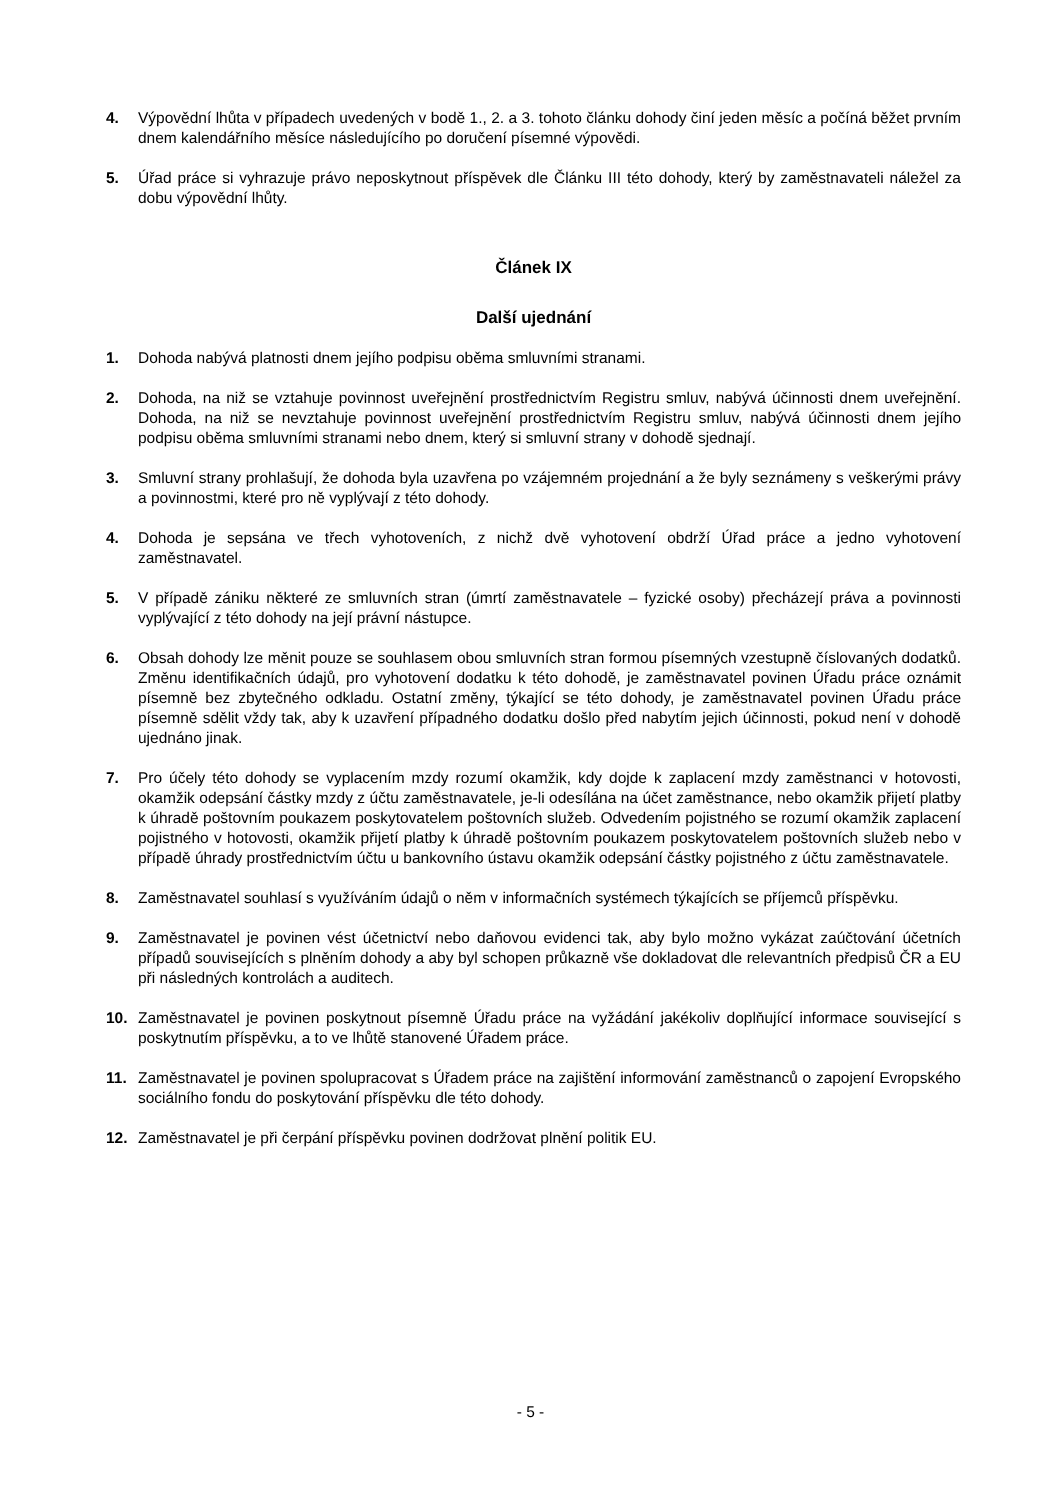4. Výpovědní lhůta v případech uvedených v bodě 1., 2. a 3. tohoto článku dohody činí jeden měsíc a počíná běžet prvním dnem kalendářního měsíce následujícího po doručení písemné výpovědi.
5. Úřad práce si vyhrazuje právo neposkytnout příspěvek dle Článku III této dohody, který by zaměstnavateli náležel za dobu výpovědní lhůty.
Článek IX
Další ujednání
1. Dohoda nabývá platnosti dnem jejího podpisu oběma smluvními stranami.
2. Dohoda, na niž se vztahuje povinnost uveřejnění prostřednictvím Registru smluv, nabývá účinnosti dnem uveřejnění. Dohoda, na niž se nevztahuje povinnost uveřejnění prostřednictvím Registru smluv, nabývá účinnosti dnem jejího podpisu oběma smluvními stranami nebo dnem, který si smluvní strany v dohodě sjednají.
3. Smluvní strany prohlašují, že dohoda byla uzavřena po vzájemném projednání a že byly seznámeny s veškerými právy a povinnostmi, které pro ně vyplývají z této dohody.
4. Dohoda je sepsána ve třech vyhotoveních, z nichž dvě vyhotovení obdrží Úřad práce a jedno vyhotovení zaměstnavatel.
5. V případě zániku některé ze smluvních stran (úmrtí zaměstnavatele – fyzické osoby) přecházejí práva a povinnosti vyplývající z této dohody na její právní nástupce.
6. Obsah dohody lze měnit pouze se souhlasem obou smluvních stran formou písemných vzestupně číslovaných dodatků. Změnu identifikačních údajů, pro vyhotovení dodatku k této dohodě, je zaměstnavatel povinen Úřadu práce oznámit písemně bez zbytečného odkladu. Ostatní změny, týkající se této dohody, je zaměstnavatel povinen Úřadu práce písemně sdělit vždy tak, aby k uzavření případného dodatku došlo před nabytím jejich účinnosti, pokud není v dohodě ujednáno jinak.
7. Pro účely této dohody se vyplacením mzdy rozumí okamžik, kdy dojde k zaplacení mzdy zaměstnanci v hotovosti, okamžik odepsání částky mzdy z účtu zaměstnavatele, je-li odesílána na účet zaměstnance, nebo okamžik přijetí platby k úhradě poštovním poukazem poskytovatelem poštovních služeb. Odvedením pojistného se rozumí okamžik zaplacení pojistného v hotovosti, okamžik přijetí platby k úhradě poštovním poukazem poskytovatelem poštovních služeb nebo v případě úhrady prostřednictvím účtu u bankovního ústavu okamžik odepsání částky pojistného z účtu zaměstnavatele.
8. Zaměstnavatel souhlasí s využíváním údajů o něm v informačních systémech týkajících se příjemců příspěvku.
9. Zaměstnavatel je povinen vést účetnictví nebo daňovou evidenci tak, aby bylo možno vykázat zaúčtování účetních případů souvisejících s plněním dohody a aby byl schopen průkazně vše dokladovat dle relevantních předpisů ČR a EU při následných kontrolách a auditech.
10. Zaměstnavatel je povinen poskytnout písemně Úřadu práce na vyžádání jakékoliv doplňující informace související s poskytnutím příspěvku, a to ve lhůtě stanovené Úřadem práce.
11. Zaměstnavatel je povinen spolupracovat s Úřadem práce na zajištění informování zaměstnanců o zapojení Evropského sociálního fondu do poskytování příspěvku dle této dohody.
12. Zaměstnavatel je při čerpání příspěvku povinen dodržovat plnění politik EU.
- 5 -